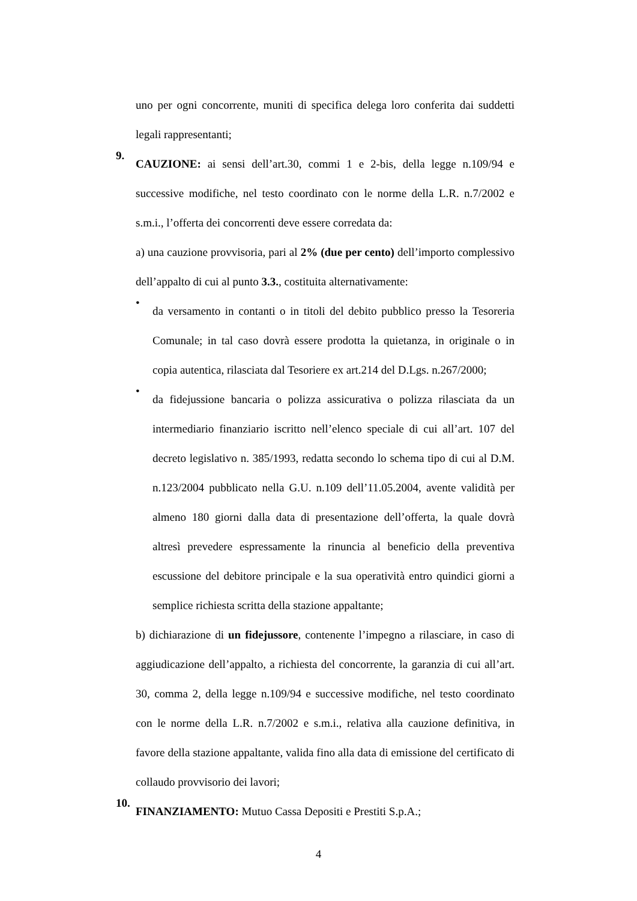uno per ogni concorrente, muniti di specifica delega loro conferita dai suddetti legali rappresentanti;
9.
CAUZIONE: ai sensi dell’art.30, commi 1 e 2-bis, della legge n.109/94 e successive modifiche, nel testo coordinato con le norme della L.R. n.7/2002 e s.m.i., l’offerta dei concorrenti deve essere corredata da:
a) una cauzione provvisoria, pari al 2% (due per cento) dell’importo complessivo dell’appalto di cui al punto 3.3., costituita alternativamente:
•
da versamento in contanti o in titoli del debito pubblico presso la Tesoreria Comunale; in tal caso dovrà essere prodotta la quietanza, in originale o in copia autentica, rilasciata dal Tesoriere ex art.214 del D.Lgs. n.267/2000;
•
da fidejussione bancaria o polizza assicurativa o polizza rilasciata da un intermediario finanziario iscritto nell’elenco speciale di cui all’art. 107 del decreto legislativo n. 385/1993, redatta secondo lo schema tipo di cui al D.M. n.123/2004 pubblicato nella G.U. n.109 dell’11.05.2004, avente validità per almeno 180 giorni dalla data di presentazione dell’offerta, la quale dovrà altresì prevedere espressamente la rinuncia al beneficio della preventiva escussione del debitore principale e la sua operatività entro quindici giorni a semplice richiesta scritta della stazione appaltante;
b) dichiarazione di un fidejussore, contenente l’impegno a rilasciare, in caso di aggiudicazione dell’appalto, a richiesta del concorrente, la garanzia di cui all’art. 30, comma 2, della legge n.109/94 e successive modifiche, nel testo coordinato con le norme della L.R. n.7/2002 e s.m.i., relativa alla cauzione definitiva, in favore della stazione appaltante, valida fino alla data di emissione del certificato di collaudo provvisorio dei lavori;
10.
FINANZIAMENTO: Mutuo Cassa Depositi e Prestiti S.p.A.;
4